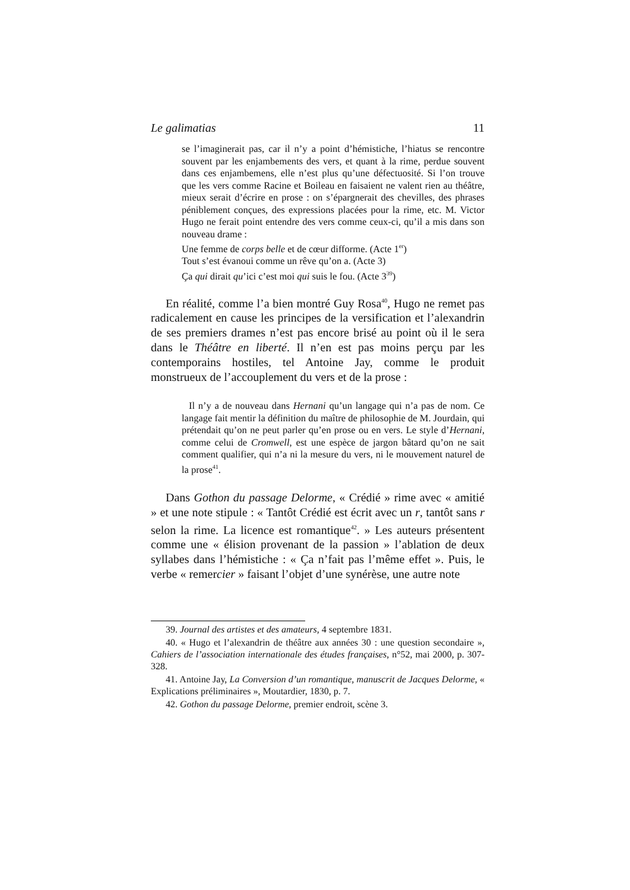Le galimatias 11
se l’imaginerait pas, car il n’y a point d’hémistiche, l’hiatus se rencontre souvent par les enjambements des vers, et quant à la rime, perdue souvent dans ces enjambemens, elle n’est plus qu’une défectuosité. Si l’on trouve que les vers comme Racine et Boileau en faisaient ne valent rien au théâtre, mieux serait d’écrire en prose : on s’épargnerait des chevilles, des phrases péniblement conçues, des expressions placées pour la rime, etc. M. Victor Hugo ne ferait point entendre des vers comme ceux-ci, qu’il a mis dans son nouveau drame :
Une femme de corps belle et de cœur difforme. (Acte 1<sup>er</sup>)
Tout s’est évanoui comme un rêve qu’on a. (Acte 3)
Ça qui dirait qu’ici c’est moi qui suis le fou. (Acte 3<sup>39</sup>)
En réalité, comme l’a bien montré Guy Rosa<sup>40</sup>, Hugo ne remet pas radicalement en cause les principes de la versification et l’alexandrin de ses premiers drames n’est pas encore brisé au point où il le sera dans le Théâtre en liberté. Il n’en est pas moins perçu par les contemporains hostiles, tel Antoine Jay, comme le produit monstrueux de l’accouplement du vers et de la prose :
Il n’y a de nouveau dans Hernani qu’un langage qui n’a pas de nom. Ce langage fait mentir la définition du maître de philosophie de M. Jourdain, qui prétendait qu’on ne peut parler qu’en prose ou en vers. Le style d’Hernani, comme celui de Cromwell, est une espèce de jargon bâtard qu’on ne sait comment qualifier, qui n’a ni la mesure du vers, ni le mouvement naturel de la prose<sup>41</sup>.
Dans Gothon du passage Delorme, « Crédié » rime avec « amitié » et une note stipule : « Tantôt Crédié est écrit avec un r, tantôt sans r selon la rime. La licence est romantique<sup>42</sup>. » Les auteurs présentent comme une « élision provenant de la passion » l’ablation de deux syllabes dans l’hémistiche : « Ça n’fait pas l’même effet ». Puis, le verbe « remercier » faisant l’objet d’une synérèse, une autre note
39. Journal des artistes et des amateurs, 4 septembre 1831.
40. « Hugo et l’alexandrin de théâtre aux années 30 : une question secondaire », Cahiers de l’association internationale des études françaises, n°52, mai 2000, p. 307-328.
41. Antoine Jay, La Conversion d’un romantique, manuscrit de Jacques Delorme, « Explications préliminaires », Moutardier, 1830, p. 7.
42. Gothon du passage Delorme, premier endroit, scène 3.